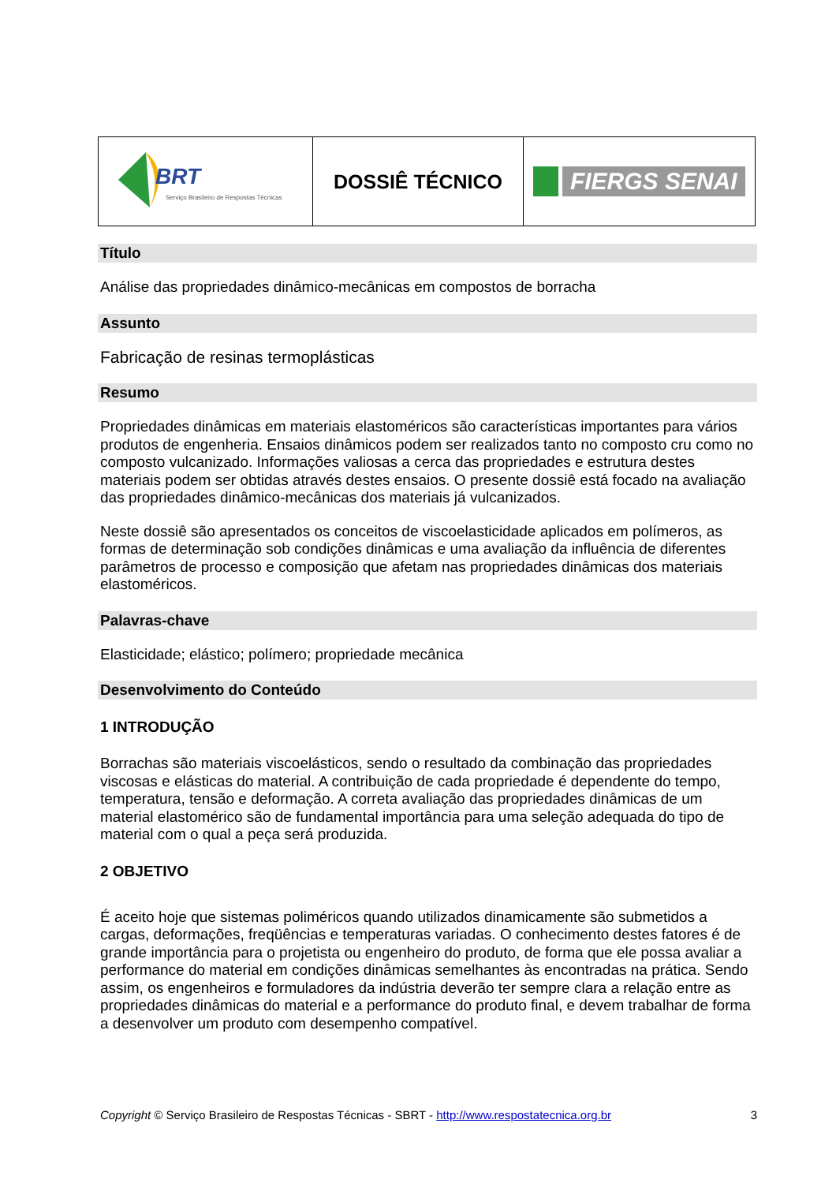| BRT Serviço Brasileiro de Respostas Técnicas | DOSSIÊ TÉCNICO | FIERGS SENAI |
Título
Análise das propriedades dinâmico-mecânicas em compostos de borracha
Assunto
Fabricação de resinas termoplásticas
Resumo
Propriedades dinâmicas em materiais elastoméricos são características importantes para vários produtos de engenheria. Ensaios dinâmicos podem ser realizados tanto no composto cru como no composto vulcanizado. Informações valiosas a cerca das propriedades e estrutura destes materiais podem ser obtidas através destes ensaios. O presente dossiê está focado na avaliação das propriedades dinâmico-mecânicas dos materiais já vulcanizados.
Neste dossiê são apresentados os conceitos de viscoelasticidade aplicados em polímeros, as formas de determinação sob condições dinâmicas e uma avaliação da influência de diferentes parâmetros de processo e composição que afetam nas propriedades dinâmicas dos materiais elastoméricos.
Palavras-chave
Elasticidade; elástico; polímero; propriedade mecânica
Desenvolvimento do Conteúdo
1 INTRODUÇÃO
Borrachas são materiais viscoelásticos, sendo o resultado da combinação das propriedades viscosas e elásticas do material. A contribuição de cada propriedade é dependente do tempo, temperatura, tensão e deformação. A correta avaliação das propriedades dinâmicas de um material elastomérico são de fundamental importância para uma seleção adequada do tipo de material com o qual a peça será produzida.
2 OBJETIVO
É aceito hoje que sistemas poliméricos quando utilizados dinamicamente são submetidos a cargas, deformações, freqüências e temperaturas variadas. O conhecimento destes fatores é de grande importância para o projetista ou engenheiro do produto, de forma que ele possa avaliar a performance do material em condições dinâmicas semelhantes às encontradas na prática. Sendo assim, os engenheiros e formuladores da indústria deverão ter sempre clara a relação entre as propriedades dinâmicas do material e a performance do produto final, e devem trabalhar de forma a desenvolver um produto com desempenho compatível.
Copyright © Serviço Brasileiro de Respostas Técnicas - SBRT - http://www.respostatecnica.org.br 3